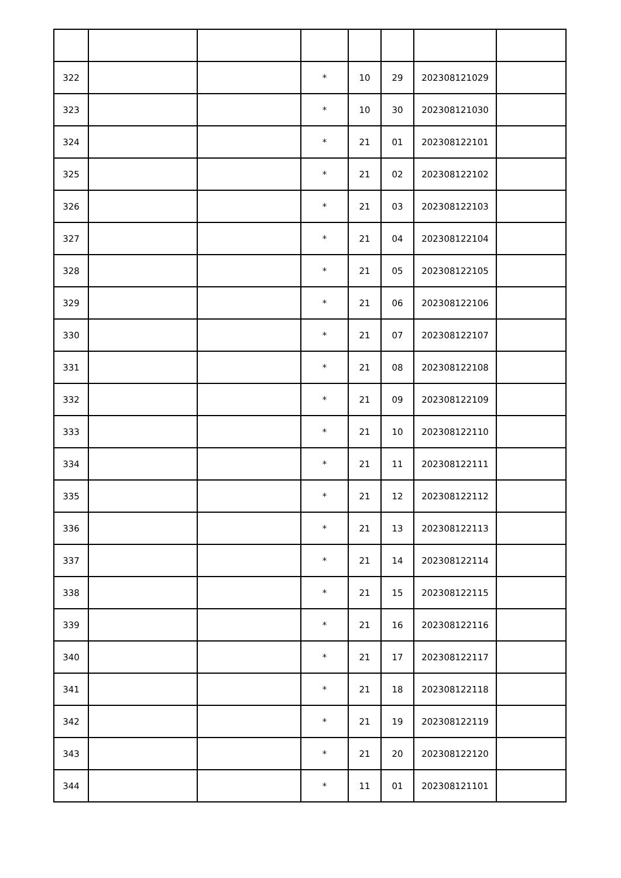| 322 | | | * | 10 | 29 | 202308121029 | |
| 323 | | | * | 10 | 30 | 202308121030 | |
| 324 | | | * | 21 | 01 | 202308122101 | |
| 325 | | | * | 21 | 02 | 202308122102 | |
| 326 | | | * | 21 | 03 | 202308122103 | |
| 327 | | | * | 21 | 04 | 202308122104 | |
| 328 | | | * | 21 | 05 | 202308122105 | |
| 329 | | | * | 21 | 06 | 202308122106 | |
| 330 | | | * | 21 | 07 | 202308122107 | |
| 331 | | | * | 21 | 08 | 202308122108 | |
| 332 | | | * | 21 | 09 | 202308122109 | |
| 333 | | | * | 21 | 10 | 202308122110 | |
| 334 | | | * | 21 | 11 | 202308122111 | |
| 335 | | | * | 21 | 12 | 202308122112 | |
| 336 | | | * | 21 | 13 | 202308122113 | |
| 337 | | | * | 21 | 14 | 202308122114 | |
| 338 | | | * | 21 | 15 | 202308122115 | |
| 339 | | | * | 21 | 16 | 202308122116 | |
| 340 | | | * | 21 | 17 | 202308122117 | |
| 341 | | | * | 21 | 18 | 202308122118 | |
| 342 | | | * | 21 | 19 | 202308122119 | |
| 343 | | | * | 21 | 20 | 202308122120 | |
| 344 | | | * | 11 | 01 | 202308121101 | |